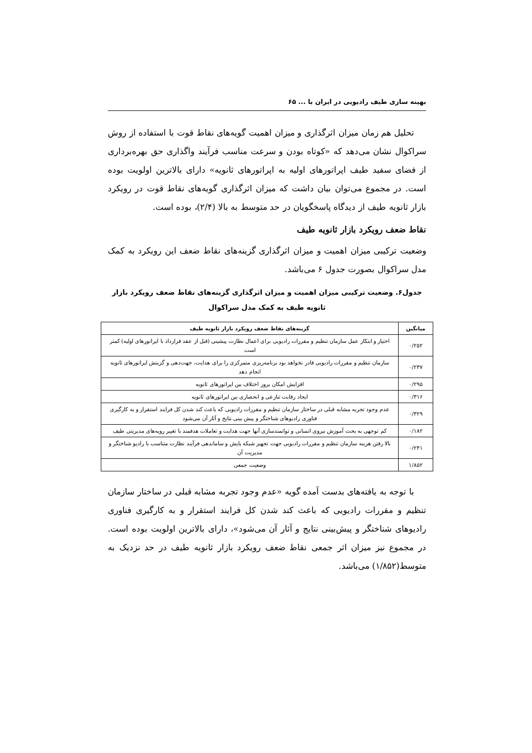بهینه سازی طیف رادیویی در ایران با ... ۶۵
تحلیل هم زمان میزان اثرگذاری و میزان اهمیت گویه‌های نقاط قوت با استفاده از روش سراکوال نشان می‌دهد که «کوتاه بودن و سرعت مناسب فرآیند واگذاری حق بهره‌برداری از فضای سفید طیف اپراتورهای اولیه به اپراتورهای ثانویه» دارای بالاترین اولویت بوده است. در مجموع می‌توان بیان داشت که میزان اثرگذاری گویه‌های نقاط قوت در رویکرد بازار ثانویه طیف از دیدگاه پاسخگویان در حد متوسط به بالا (۲/۴)، بوده است.
نقاط ضعف رویکرد بازار ثانویه طیف
وضعیت ترکیبی میزان اهمیت و میزان اثرگذاری گزینه‌های نقاط ضعف این رویکرد به کمک مدل سراکوال بصورت جدول ۶ می‌باشد.
جدول۶. وضعیت ترکیبی میزان اهمیت و میزان اثرگذاری گزینه‌های نقاط ضعف رویکرد بازار ثانویه طیف به کمک مدل سراکوال
| میانگین | گزینه‌های نقاط ضعف رویکرد بازار ثانویه طیف |
| --- | --- |
| ۰/۲۵۲ | اختیار و ابتکار عمل سازمان تنظیم و مقررات رادیویی برای اعمال نظارت پیشینی (قبل از عقد قرارداد با اپراتورهای اولیه) کمتر است |
| ۰/۲۳۷ | سازمان تنظیم و مقررات رادیویی قادر نخواهد بود برنامه‌ریزی متمرکزی را برای هدایت، جهت‌دهی و گزینش اپراتورهای ثانویه انجام دهد |
| ۰/۲۹۵ | افزایش امکان بروز اختلاف بین اپراتورهای ثانویه |
| ۰/۳۱۶ | ایجاد رقابت تنازعی و انحصاری بین اپراتورهای ثانویه |
| ۰/۳۲۹ | عدم وجود تجربه مشابه قبلی در ساختار سازمان تنظیم و مقررات رادیویی که باعث کند شدن کل فرایند استقرار و به کارگیری فناوری رادیوهای شناختگر و پیش بینی نتایج و آثار آن می‌شود |
| ۰/۱۸۲ | کم توجهی به بحث آموزش نیروی انسانی و توانمندسازی آنها جهت هدایت و تعاملات هدفمند با تغییر رویه‌های مدیریتی طیف |
| ۰/۲۴۱ | بالا رفتن هزینه سازمان تنظیم و مقررات رادیویی جهت تجهیز شبکه پایش و ساماندهی فرآیند نظارت متناسب با رادیو شناختگر و مدیریت آن |
| ۱/۸۵۲ | وضعیت جمعی |
با توجه به یافته‌های بدست آمده گویه «عدم وجود تجربه مشابه قبلی در ساختار سازمان تنظیم و مقررات رادیویی که باعث کند شدن کل فرایند استقرار و به کارگیری فناوری رادیوهای شناختگر و پیش‌بینی نتایج و آثار آن می‌شود»، دارای بالاترین اولویت بوده است. در مجموع نیز میزان اثر جمعی نقاط ضعف رویکرد بازار ثانویه طیف در حد نزدیک به متوسط(۱/۸۵۲) می‌باشد.